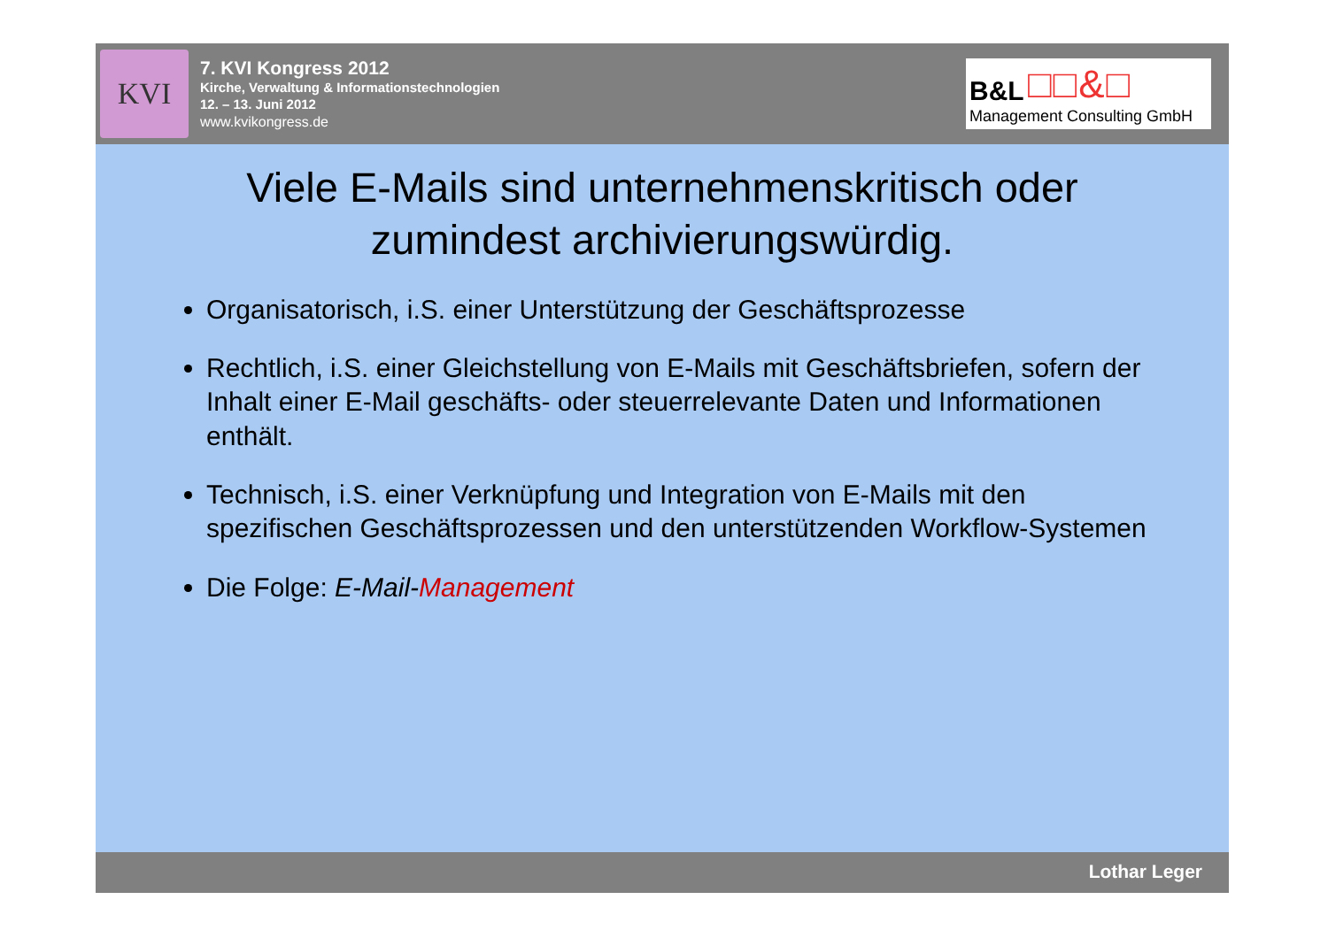KVI
7. KVI Kongress 2012
Kirche, Verwaltung & Informationstechnologien
12. – 13. Juni 2012
www.kvikongress.de
□□&□ B&L
Management Consulting GmbH
Viele E-Mails sind unternehmenskritisch oder
zumindest archivierungswürdig.
Organisatorisch, i.S. einer Unterstützung der Geschäftsprozesse
Rechtlich, i.S. einer Gleichstellung von E-Mails mit Geschäftsbriefen, sofern der Inhalt einer E-Mail geschäfts- oder steuerrelevante Daten und Informationen enthält.
Technisch, i.S. einer Verknüpfung und Integration von E-Mails mit den spezifischen Geschäftsprozessen und den unterstützenden Workflow-Systemen
Die Folge: E-Mail-Management
Lothar Leger